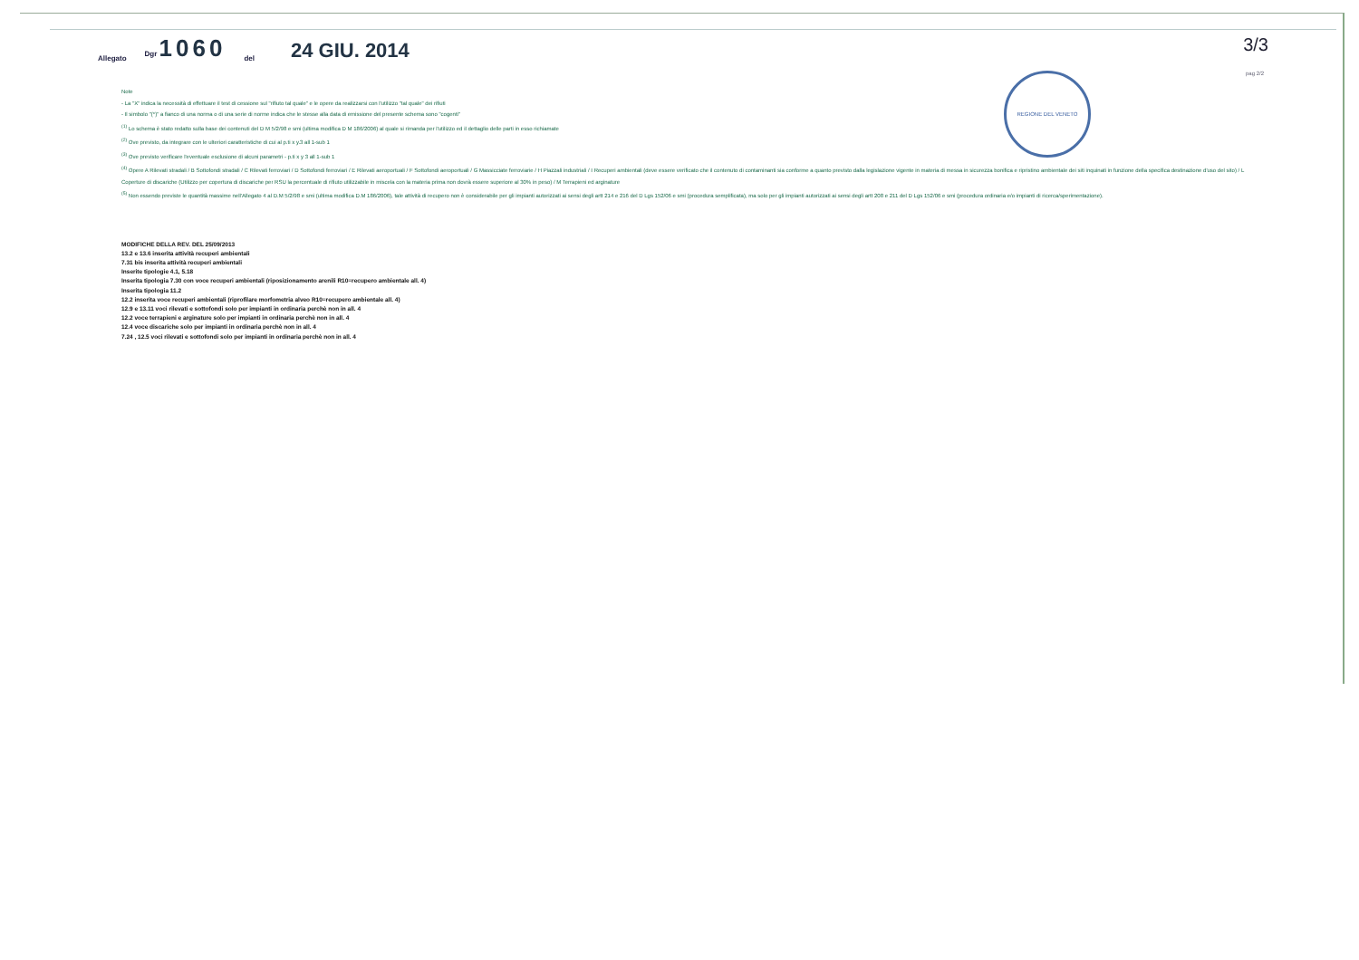Allegato Dgr 1060 del 24 GIU. 2014
3/3
pag 2/2 REGIONE DEL VENETO
Note
- La "X" indica la necessità di effettuare il test di cessione sul "rifiuto tal quale" e le opere da realizzarsi con l'utilizzo "tal quale" dei rifiuti
- Il simbolo "(*)" a fianco di una norma o di una serie di norme indica che le stesse alla data di emissione del presente schema sono "cogenti"
<sup>(1)</sup> Lo schema è stato redatto sulla base dei contenuti del D M 5/2/98 e smi (ultima modifica D M 186/2006) al quale si rimanda per l'utilizzo ed il dettaglio delle parti in esso richiamate
<sup>(2)</sup> Ove previsto, da integrare con le ulteriori caratteristiche di cui al p.ti x y.3 all 1-sub 1
<sup>(3)</sup> Ove previsto verificare l'eventuale esclusione di alcuni parametri - p.ti x y 3 all 1-sub 1
<sup>(4)</sup> Opere A Rilevati stradali / B Sottofondi stradali / C Rilevati ferroviari / D Sottofondi ferroviari / E Rilevati aeroportuali / F Sottofondi aeroportuali / G Massicciate ferroviarie / H Piazzali industriali / I Recuperi ambientali (deve essere verificato che il contenuto di contaminanti sia conforme a quanto previsto dalla legislazione vigente in materia di messa in sicurezza bonifica e ripristino ambientale dei siti inquinati in funzione della specifica destinazione d'uso del sito) / L Coperture di discariche (Utilizzo per copertura di discariche per RSU la percentuale di rifiuto utilizzabile in miscela con la materia prima non dovrà essere superiore al 30% in peso) / M Terrapieni ed arginature
<sup>(5)</sup> Non essendo previste le quantità massime nell'Allegato 4 al D.M 5/2/98 e smi (ultima modifica D.M 186/2006), tale attività di recupero non è considerabile per gli impianti autorizzati ai sensi degli artt 214 e 216 del D Lgs 152/06 e smi (procedura semplificata), ma solo per gli impianti autorizzati ai sensi degli artt 208 e 211 del D Lgs 152/06 e smi (procedura ordinaria e/o impianti di ricerca/sperimentazione).
MODIFICHE DELLA REV. DEL 25/09/2013
13.2 e 13.6 inserita attività recuperi ambientali
7.31 bis inserita attività recuperi ambientali
Inserite tipologie 4.1, 5.18
Inserita tipologia 7.30 con voce recuperi ambientali (riposizionamento arenili R10=recupero ambientale all. 4)
Inserita tipologia 11.2
12.2 inserita voce recuperi ambientali (riprofilare morfometria alveo R10=recupero ambientale all. 4)
12.9 e 13.11 voci rilevati e sottofondi solo per impianti in ordinaria perchè non in all. 4
12.2 voce terrapieni e arginature solo per impianti in ordinaria perchè non in all. 4
12.4 voce discariche solo per impianti in ordinaria perchè non in all. 4
7.24 , 12.5 voci rilevati e sottofondi solo per impianti in ordinaria perchè non in all. 4